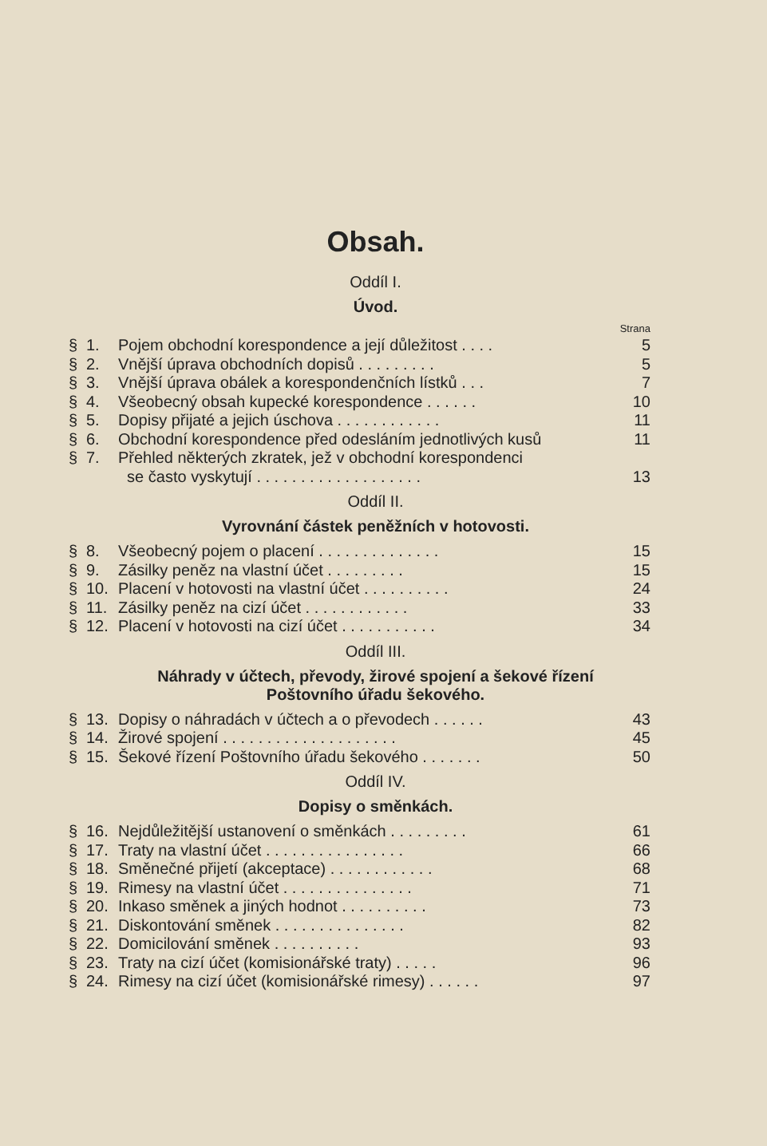Obsah.
Oddíl I.
Úvod.
Strana
| § | 1. | Pojem obchodní korespondence a její důležitost . . . . | 5 |
| § | 2. | Vnější úprava obchodních dopisů . . . . . . . . . | 5 |
| § | 3. | Vnější úprava obálek a korespondenčních lístků . . . | 7 |
| § | 4. | Všeobecný obsah kupecké korespondence . . . . . . | 10 |
| § | 5. | Dopisy přijaté a jejich úschova . . . . . . . . . . . . | 11 |
| § | 6. | Obchodní korespondence před odesláním jednotlivých kusů | 11 |
| § | 7. | Přehled některých zkratek, jež v obchodní korespondenci se často vyskytují . . . . . . . . . . . . . . . . . . . | 13 |
Oddíl II.
Vyrovnání částek peněžních v hotovosti.
| § | 8. | Všeobecný pojem o placení . . . . . . . . . . . . . . | 15 |
| § | 9. | Zásilky peněz na vlastní účet . . . . . . . . . | 15 |
| § | 10. | Placení v hotovosti na vlastní účet . . . . . . . . . . | 24 |
| § | 11. | Zásilky peněz na cizí účet . . . . . . . . . . . . | 33 |
| § | 12. | Placení v hotovosti na cizí účet . . . . . . . . . . . | 34 |
Oddíl III.
Náhrady v účtech, převody, žirové spojení a šekové řízení
Poštovního úřadu šekového.
| § | 13. | Dopisy o náhradách v účtech a o převodech . . . . . . | 43 |
| § | 14. | Žirové spojení . . . . . . . . . . . . . . . . . . . . | 45 |
| § | 15. | Šekové řízení Poštovního úřadu šekového . . . . . . . | 50 |
Oddíl IV.
Dopisy o směnkách.
| § | 16. | Nejdůležitější ustanovení o směnkách . . . . . . . . . | 61 |
| § | 17. | Traty na vlastní účet . . . . . . . . . . . . . . . . | 66 |
| § | 18. | Směnečné přijetí (akceptace) . . . . . . . . . . . . | 68 |
| § | 19. | Rimesy na vlastní účet . . . . . . . . . . . . . . . | 71 |
| § | 20. | Inkaso směnek a jiných hodnot . . . . . . . . . . | 73 |
| § | 21. | Diskontování směnek . . . . . . . . . . . . . . . | 82 |
| § | 22. | Domicilování směnek . . . . . . . . . . | 93 |
| § | 23. | Traty na cizí účet (komisionářské traty) . . . . . | 96 |
| § | 24. | Rimesy na cizí účet (komisionářské rimesy) . . . . . . | 97 |